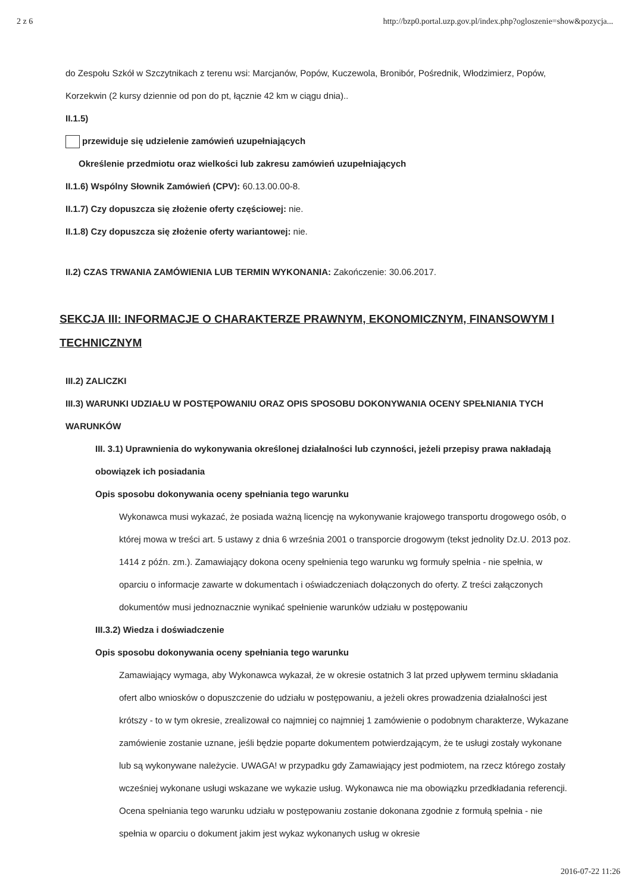2 z 6 http://bzp0.portal.uzp.gov.pl/index.php?ogloszenie=show&pozycja...
do Zespołu Szkół w Szczytnikach z terenu wsi: Marcjanów, Popów, Kuczewola, Bronibór, Pośrednik, Włodzimierz, Popów, Korzekwin (2 kursy dziennie od pon do pt, łącznie 42 km w ciągu dnia)..
II.1.5)
przewiduje się udzielenie zamówień uzupełniających
Określenie przedmiotu oraz wielkości lub zakresu zamówień uzupełniających
II.1.6) Wspólny Słownik Zamówień (CPV): 60.13.00.00-8.
II.1.7) Czy dopuszcza się złożenie oferty częściowej: nie.
II.1.8) Czy dopuszcza się złożenie oferty wariantowej: nie.
II.2) CZAS TRWANIA ZAMÓWIENIA LUB TERMIN WYKONANIA: Zakończenie: 30.06.2017.
SEKCJA III: INFORMACJE O CHARAKTERZE PRAWNYM, EKONOMICZNYM, FINANSOWYM I TECHNICZNYM
III.2) ZALICZKI
III.3) WARUNKI UDZIAŁU W POSTĘPOWANIU ORAZ OPIS SPOSOBU DOKONYWANIA OCENY SPEŁNIANIA TYCH WARUNKÓW
III. 3.1) Uprawnienia do wykonywania określonej działalności lub czynności, jeżeli przepisy prawa nakładają obowiązek ich posiadania
Opis sposobu dokonywania oceny spełniania tego warunku
Wykonawca musi wykazać, że posiada ważną licencję na wykonywanie krajowego transportu drogowego osób, o której mowa w treści art. 5 ustawy z dnia 6 września 2001 o transporcie drogowym (tekst jednolity Dz.U. 2013 poz. 1414 z późn. zm.). Zamawiający dokona oceny spełnienia tego warunku wg formuły spełnia - nie spełnia, w oparciu o informacje zawarte w dokumentach i oświadczeniach dołączonych do oferty. Z treści załączonych dokumentów musi jednoznacznie wynikać spełnienie warunków udziału w postępowaniu
III.3.2) Wiedza i doświadczenie
Opis sposobu dokonywania oceny spełniania tego warunku
Zamawiający wymaga, aby Wykonawca wykazał, że w okresie ostatnich 3 lat przed upływem terminu składania ofert albo wniosków o dopuszczenie do udziału w postępowaniu, a jeżeli okres prowadzenia działalności jest krótszy - to w tym okresie, zrealizował co najmniej co najmniej 1 zamówienie o podobnym charakterze, Wykazane zamówienie zostanie uznane, jeśli będzie poparte dokumentem potwierdzającym, że te usługi zostały wykonane lub są wykonywane należycie. UWAGA! w przypadku gdy Zamawiający jest podmiotem, na rzecz którego zostały wcześniej wykonane usługi wskazane we wykazie usług. Wykonawca nie ma obowiązku przedkładania referencji. Ocena spełniania tego warunku udziału w postępowaniu zostanie dokonana zgodnie z formułą spełnia - nie spełnia w oparciu o dokument jakim jest wykaz wykonanych usług w okresie
2016-07-22 11:26